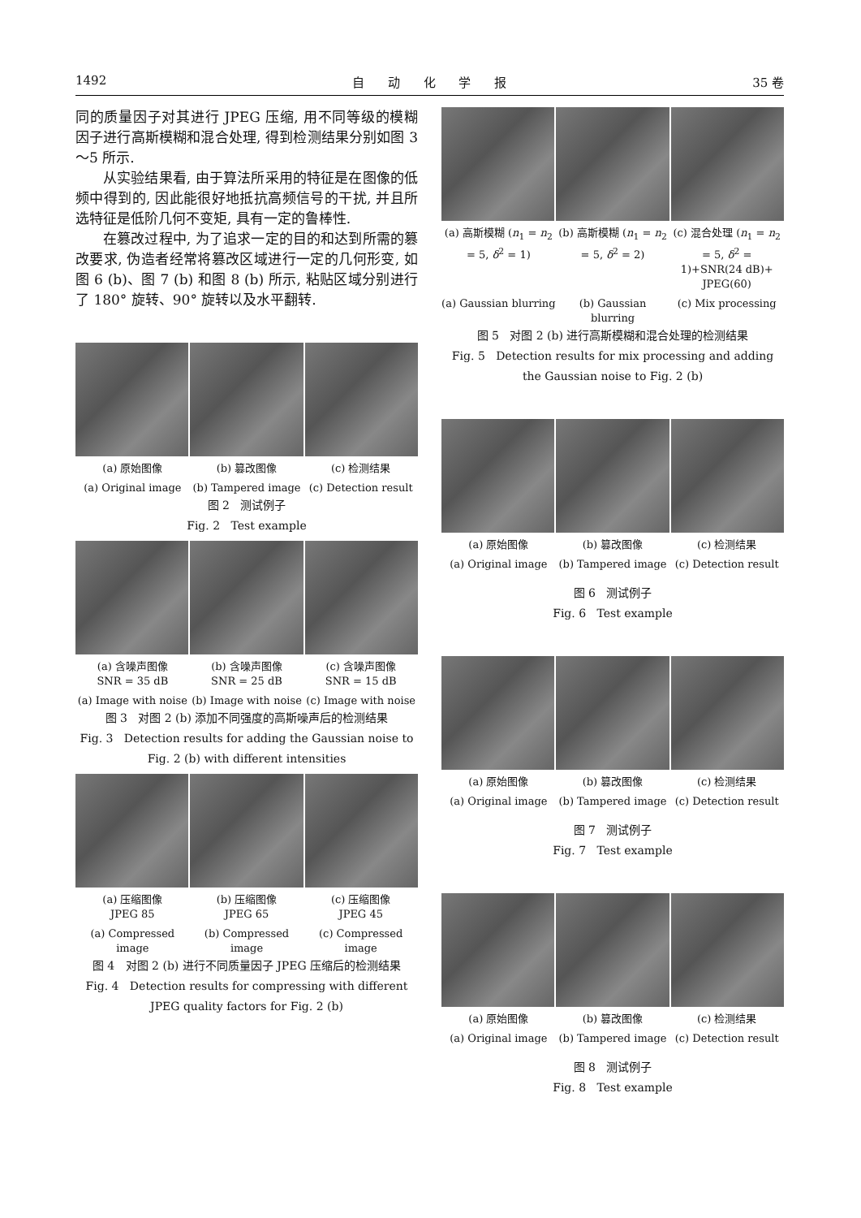1492 自 动 化 学 报 35 卷
同的质量因子对其进行 JPEG 压缩, 用不同等级的模糊因子进行高斯模糊和混合处理, 得到检测结果分别如图 3～5 所示.
从实验结果看, 由于算法所采用的特征是在图像的低频中得到的, 因此能很好地抵抗高频信号的干扰, 并且所选特征是低阶几何不变矩, 具有一定的鲁棒性.
在篡改过程中, 为了追求一定的目的和达到所需的篡改要求, 伪造者经常将篡改区域进行一定的几何形变, 如图 6 (b)、图 7 (b) 和图 8 (b) 所示, 粘贴区域分别进行了 180° 旋转、90° 旋转以及水平翻转.
(a) 原始图像 (b) 篡改图像 (c) 检测结果
(a) Original image (b) Tampered image (c) Detection result
图 2 测试例子
Fig. 2 Test example
(a) 含噪声图像
SNR = 35 dB
(b) 含噪声图像
SNR = 25 dB
(c) 含噪声图像
SNR = 15 dB
(a) Image with noise (b) Image with noise (c) Image with noise
图 3 对图 2 (b) 添加不同强度的高斯噪声后的检测结果
Fig. 3 Detection results for adding the Gaussian noise to Fig. 2 (b) with different intensities
(a) 压缩图像
JPEG 85
(b) 压缩图像
JPEG 65
(c) 压缩图像
JPEG 45
(a) Compressed image (b) Compressed image (c) Compressed image
图 4 对图 2 (b) 进行不同质量因子 JPEG 压缩后的检测结果
Fig. 4 Detection results for compressing with different JPEG quality factors for Fig. 2 (b)
(a) 高斯模糊 (n<sub>1</sub> = n<sub>2</sub> = 5, δ<sup>2</sup> = 1)
(b) 高斯模糊 (n<sub>1</sub> = n<sub>2</sub> = 5, δ<sup>2</sup> = 2)
(c) 混合处理 (n<sub>1</sub> = n<sub>2</sub> = 5, δ<sup>2</sup> = 1)+SNR(24 dB)+ JPEG(60)
(a) Gaussian blurring (b) Gaussian blurring (c) Mix processing
图 5 对图 2 (b) 进行高斯模糊和混合处理的检测结果
Fig. 5 Detection results for mix processing and adding the Gaussian noise to Fig. 2 (b)
(a) 原始图像 (b) 篡改图像 (c) 检测结果
(a) Original image (b) Tampered image (c) Detection result
图 6 测试例子
Fig. 6 Test example
(a) 原始图像 (b) 篡改图像 (c) 检测结果
(a) Original image (b) Tampered image (c) Detection result
图 7 测试例子
Fig. 7 Test example
(a) 原始图像 (b) 篡改图像 (c) 检测结果
(a) Original image (b) Tampered image (c) Detection result
图 8 测试例子
Fig. 8 Test example